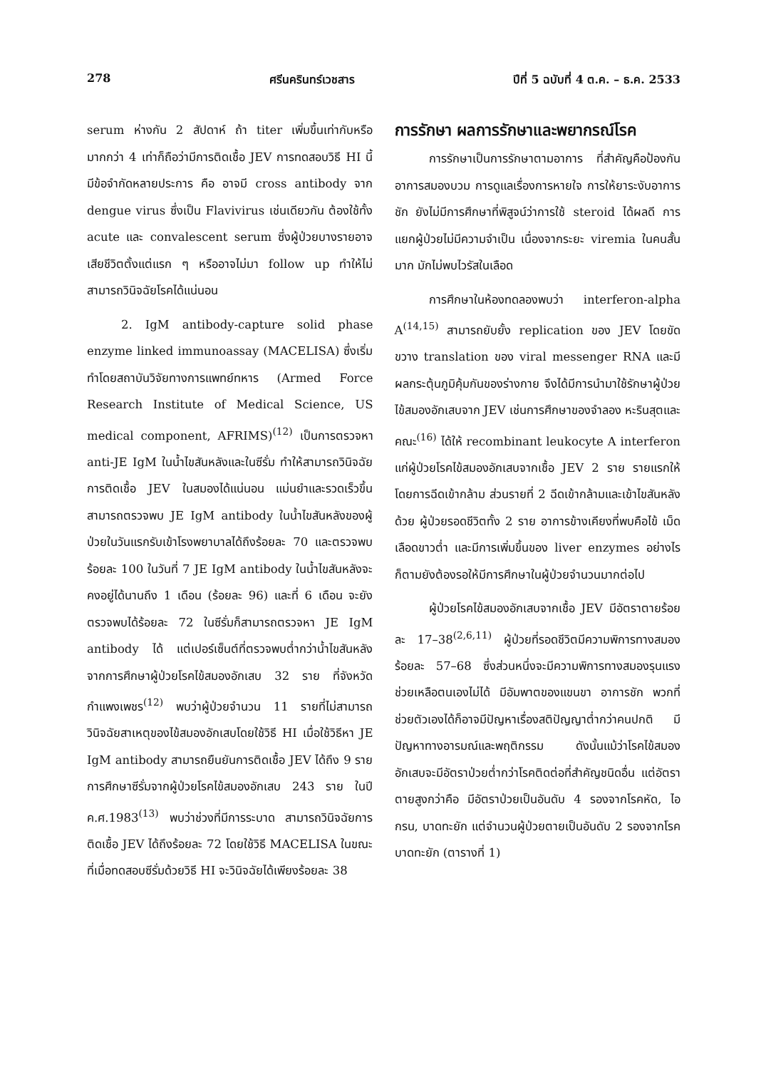278 ศรีนครินทร์เวชสาร ปีที่ 5 ฉบับที่ 4 ต.ค. – ธ.ค. 2533
serum ห่างกัน 2 สัปดาห์ ถ้า titer เพิ่มขึ้นเท่ากับหรือมากกว่า 4 เท่าก็ถือว่ามีการติดเชื้อ JEV การทดสอบวิธี HI นี้ มีข้อจำกัดหลายประการ คือ อาจมี cross antibody จาก dengue virus ซึ่งเป็น Flavivirus เช่นเดียวกัน ต้องใช้ทั้ง acute และ convalescent serum ซึ่งผู้ป่วยบางรายอาจเสียชีวิตตั้งแต่แรก ๆ หรืออาจไม่มา follow up ทำให้ไม่สามารถวินิจฉัยโรคได้แน่นอน
2. IgM antibody-capture solid phase enzyme linked immunoassay (MACELISA) ซึ่งเริ่มทำโดยสถาบันวิจัยทางการแพทย์ทหาร (Armed Force Research Institute of Medical Science, US medical component, AFRIMS)<sup>(12)</sup> เป็นการตรวจหา anti-JE IgM ในน้ำไขสันหลังและในซีรั่ม ทำให้สามารถวินิจฉัยการติดเชื้อ JEV ในสมองได้แน่นอน แม่นยำและรวดเร็วขึ้น สามารถตรวจพบ JE IgM antibody ในน้ำไขสันหลังของผู้ป่วยในวันแรกรับเข้าโรงพยาบาลได้ถึงร้อยละ 70 และตรวจพบร้อยละ 100 ในวันที่ 7 JE IgM antibody ในน้ำไขสันหลังจะคงอยู่ได้นานถึง 1 เดือน (ร้อยละ 96) และที่ 6 เดือน จะยังตรวจพบได้ร้อยละ 72 ในซีรั่มก็สามารถตรวจหา JE IgM antibody ได้ แต่เปอร์เซ็นต์ที่ตรวจพบต่ำกว่าน้ำไขสันหลัง จากการศึกษาผู้ป่วยโรคไข้สมองอักเสบ 32 ราย ที่จังหวัดกำแพงเพชร<sup>(12)</sup> พบว่าผู้ป่วยจำนวน 11 รายที่ไม่สามารถวินิจฉัยสาเหตุของไข้สมองอักเสบโดยใช้วิธี HI เมื่อใช้วิธีหา JE IgM antibody สามารถยืนยันการติดเชื้อ JEV ได้ถึง 9 ราย การศึกษาซีรั่มจากผู้ป่วยโรคไข้สมองอักเสบ 243 ราย ในปี ค.ศ.1983<sup>(13)</sup> พบว่าช่วงที่มีการระบาด สามารถวินิจฉัยการติดเชื้อ JEV ได้ถึงร้อยละ 72 โดยใช้วิธี MACELISA ในขณะที่เมื่อทดสอบซีรั่มด้วยวิธี HI จะวินิจฉัยได้เพียงร้อยละ 38
การรักษา ผลการรักษาและพยากรณ์โรค
การรักษาเป็นการรักษาตามอาการ ที่สำคัญคือป้องกันอาการสมองบวม การดูแลเรื่องการหายใจ การให้ยาระงับอาการชัก ยังไม่มีการศึกษาที่พิสูจน์ว่าการใช้ steroid ได้ผลดี การแยกผู้ป่วยไม่มีความจำเป็น เนื่องจากระยะ viremia ในคนสั้นมาก มักไม่พบไวรัสในเลือด
การศึกษาในห้องทดลองพบว่า interferon-alpha A<sup>(14,15)</sup> สามารถยับยั้ง replication ของ JEV โดยขัดขวาง translation ของ viral messenger RNA และมีผลกระตุ้นภูมิคุ้มกันของร่างกาย จึงได้มีการนำมาใช้รักษาผู้ป่วยไข้สมองอักเสบจาก JEV เช่นการศึกษาของจำลอง หะรินสุตและคณะ<sup>(16)</sup> ได้ให้ recombinant leukocyte A interferon แก่ผู้ป่วยโรคไข้สมองอักเสบจากเชื้อ JEV 2 ราย รายแรกให้โดยการฉีดเข้ากล้าม ส่วนรายที่ 2 ฉีดเข้ากล้ามและเข้าไขสันหลังด้วย ผู้ป่วยรอดชีวิตทั้ง 2 ราย อาการข้างเคียงที่พบคือไข้ เม็ดเลือดขาวต่ำ และมีการเพิ่มขึ้นของ liver enzymes อย่างไรก็ตามยังต้องรอให้มีการศึกษาในผู้ป่วยจำนวนมากต่อไป
ผู้ป่วยโรคไข้สมองอักเสบจากเชื้อ JEV มีอัตราตายร้อยละ 17–38<sup>(2,6,11)</sup> ผู้ป่วยที่รอดชีวิตมีความพิการทางสมองร้อยละ 57–68 ซึ่งส่วนหนึ่งจะมีความพิการทางสมองรุนแรง ช่วยเหลือตนเองไม่ได้ มีอัมพาตของแขนขา อาการชัก พวกที่ช่วยตัวเองได้ก็อาจมีปัญหาเรื่องสติปัญญาต่ำกว่าคนปกติ มีปัญหาทางอารมณ์และพฤติกรรม ดังนั้นแม้ว่าโรคไข้สมองอักเสบจะมีอัตราป่วยต่ำกว่าโรคติดต่อที่สำคัญชนิดอื่น แต่อัตราตายสูงกว่าคือ มีอัตราป่วยเป็นอันดับ 4 รองจากโรคหัด, ไอกรน, บาดทะยัก แต่จำนวนผู้ป่วยตายเป็นอันดับ 2 รองจากโรคบาดทะยัก (ตารางที่ 1)